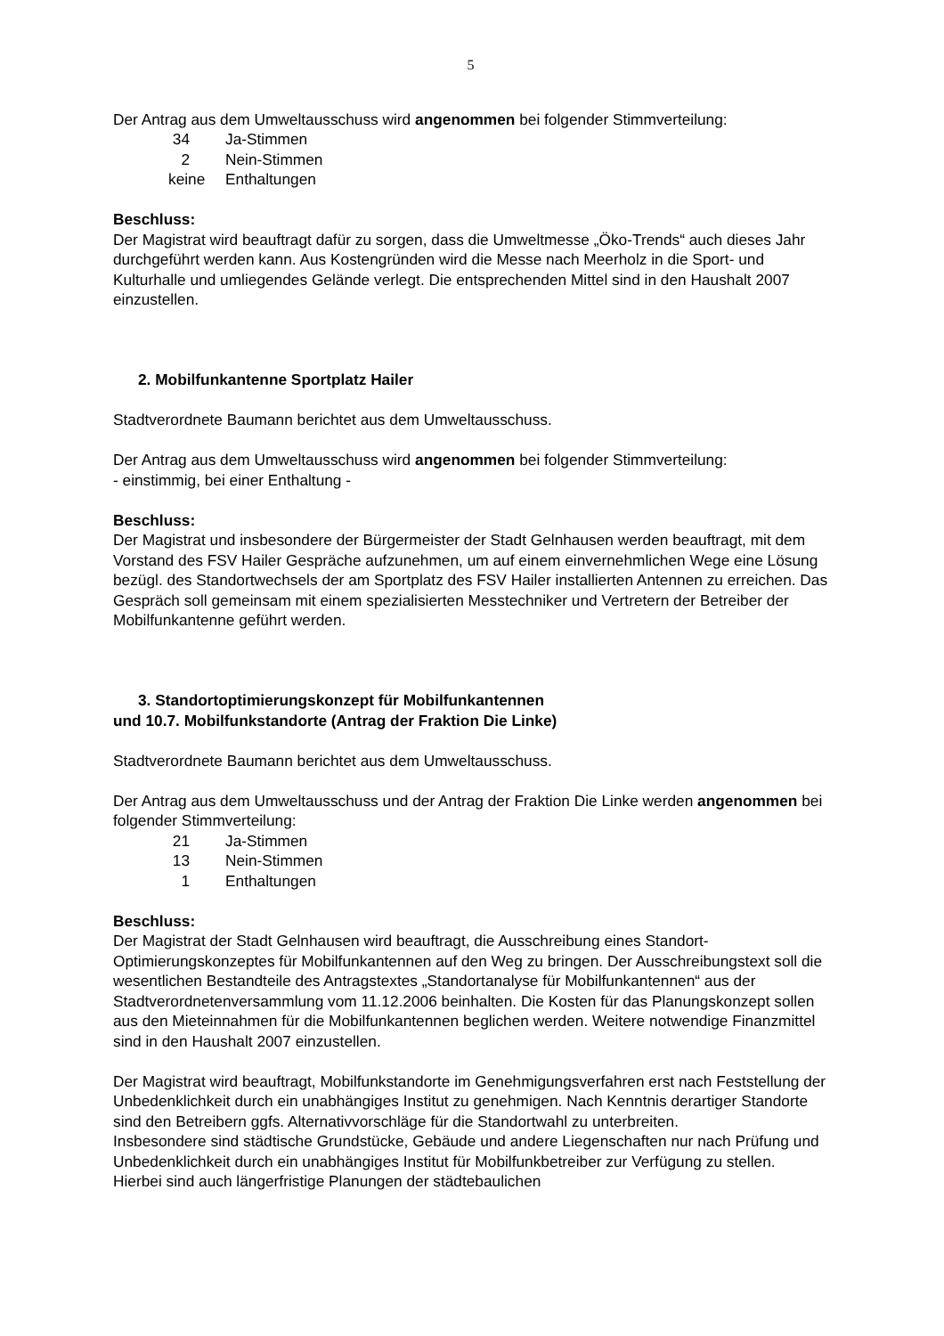5
Der Antrag aus dem Umweltausschuss wird angenommen bei folgender Stimmverteilung:
34 Ja-Stimmen
2 Nein-Stimmen
keine Enthaltungen
Beschluss:
Der Magistrat wird beauftragt dafür zu sorgen, dass die Umweltmesse „Öko-Trends“ auch dieses Jahr durchgeführt werden kann. Aus Kostengründen wird die Messe nach Meerholz in die Sport- und Kulturhalle und umliegendes Gelände verlegt. Die entsprechenden Mittel sind in den Haushalt 2007 einzustellen.
2. Mobilfunkantenne Sportplatz Hailer
Stadtverordnete Baumann berichtet aus dem Umweltausschuss.
Der Antrag aus dem Umweltausschuss wird angenommen bei folgender Stimmverteilung:
- einstimmig, bei einer Enthaltung -
Beschluss:
Der Magistrat und insbesondere der Bürgermeister der Stadt Gelnhausen werden beauftragt, mit dem Vorstand des FSV Hailer Gespräche aufzunehmen, um auf einem einvernehmlichen Wege eine Lösung bezügl. des Standortwechsels der am Sportplatz des FSV Hailer installierten Antennen zu erreichen. Das Gespräch soll gemeinsam mit einem spezialisierten Messtechniker und Vertretern der Betreiber der Mobilfunkantenne geführt werden.
3. Standortoptimierungskonzept für Mobilfunkantennen
und 10.7. Mobilfunkstandorte (Antrag der Fraktion Die Linke)
Stadtverordnete Baumann berichtet aus dem Umweltausschuss.
Der Antrag aus dem Umweltausschuss und der Antrag der Fraktion Die Linke werden angenommen bei folgender Stimmverteilung:
21 Ja-Stimmen
13 Nein-Stimmen
1 Enthaltungen
Beschluss:
Der Magistrat der Stadt Gelnhausen wird beauftragt, die Ausschreibung eines Standort-Optimierungskonzeptes für Mobilfunkantennen auf den Weg zu bringen. Der Ausschreibungstext soll die wesentlichen Bestandteile des Antragstextes „Standortanalyse für Mobilfunkantennen“ aus der Stadtverordnetenversammlung vom 11.12.2006 beinhalten. Die Kosten für das Planungskonzept sollen aus den Mieteinnahmen für die Mobilfunkantennen beglichen werden. Weitere notwendige Finanzmittel sind in den Haushalt 2007 einzustellen.
Der Magistrat wird beauftragt, Mobilfunkstandorte im Genehmigungsverfahren erst nach Feststellung der Unbedenklichkeit durch ein unabhängiges Institut zu genehmigen. Nach Kenntnis derartiger Standorte sind den Betreibern ggfs. Alternativvorschläge für die Standortwahl zu unterbreiten.
Insbesondere sind städtische Grundstücke, Gebäude und andere Liegenschaften nur nach Prüfung und Unbedenklichkeit durch ein unabhängiges Institut für Mobilfunkbetreiber zur Verfügung zu stellen. Hierbei sind auch längerfristige Planungen der städtebaulichen